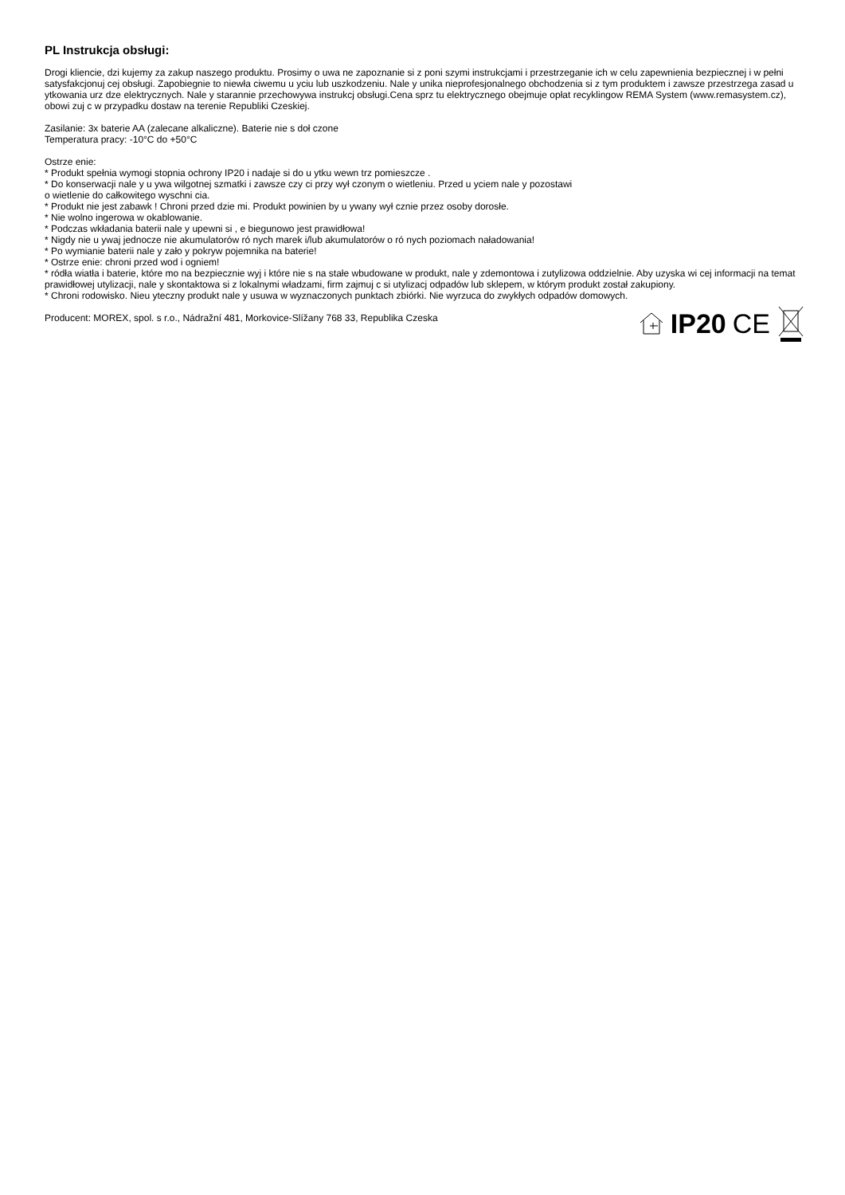PL Instrukcja obsługi:
Drogi kliencie, dzi kujemy za zakup naszego produktu. Prosimy o uwa ne zapoznanie si z poni szymi instrukcjami i przestrzeganie ich w celu zapewnienia bezpiecznej i w pełni satysfakcjonuj cej obsługi. Zapobiegnie to niewła ciwemu u yciu lub uszkodzeniu. Nale y unika nieprofesjonalnego obchodzenia si z tym produktem i zawsze przestrzega zasad u ytkowania urz dze elektrycznych. Nale y starannie przechowywa instrukcj obsługi.Cena sprz tu elektrycznego obejmuje opłat recyklingow REMA System (www.remasystem.cz),
obowi zuj c w przypadku dostaw na terenie Republiki Czeskiej.
Zasilanie: 3x baterie AA (zalecane alkaliczne). Baterie nie s doł czone
Temperatura pracy: -10°C do +50°C
Ostrze enie:
* Produkt spełnia wymogi stopnia ochrony IP20 i nadaje si do u ytku wewn trz pomieszcze .
* Do konserwacji nale y u ywa wilgotnej szmatki i zawsze czy ci przy wył czonym o wietleniu. Przed u yciem nale y pozostawi
o wietlenie do całkowitego wyschni cia.
* Produkt nie jest zabawk ! Chroni przed dzie mi. Produkt powinien by u ywany wył cznie przez osoby dorosłe.
* Nie wolno ingerowa w okablowanie.
* Podczas wkładania baterii nale y upewni si , e biegunowo jest prawidłowa!
* Nigdy nie u ywaj jednocze nie akumulatorów ró nych marek i/lub akumulatorów o ró nych poziomach naładowania!
* Po wymianie baterii nale y zało y pokryw pojemnika na baterie!
* Ostrze enie: chroni przed wod i ogniem!
* ródła wiatła i baterie, które mo na bezpiecznie wyj i które nie s na stałe wbudowane w produkt, nale y zdemontowa i zutylizowa oddzielnie. Aby uzyska wi cej informacji na temat prawidłowej utylizacji, nale y skontaktowa si z lokalnymi władzami, firm zajmuj c si utylizacj odpadów lub sklepem, w którym produkt został zakupiony.
* Chroni rodowisko. Nieu yteczny produkt nale y usuwa w wyznaczonych punktach zbiórki. Nie wyrzuca do zwykłych odpadów domowych.
Producent: MOREX, spol. s r.o., Nádražní 481, Morkovice-Slížany 768 33, Republika Czeska
IP20 CE